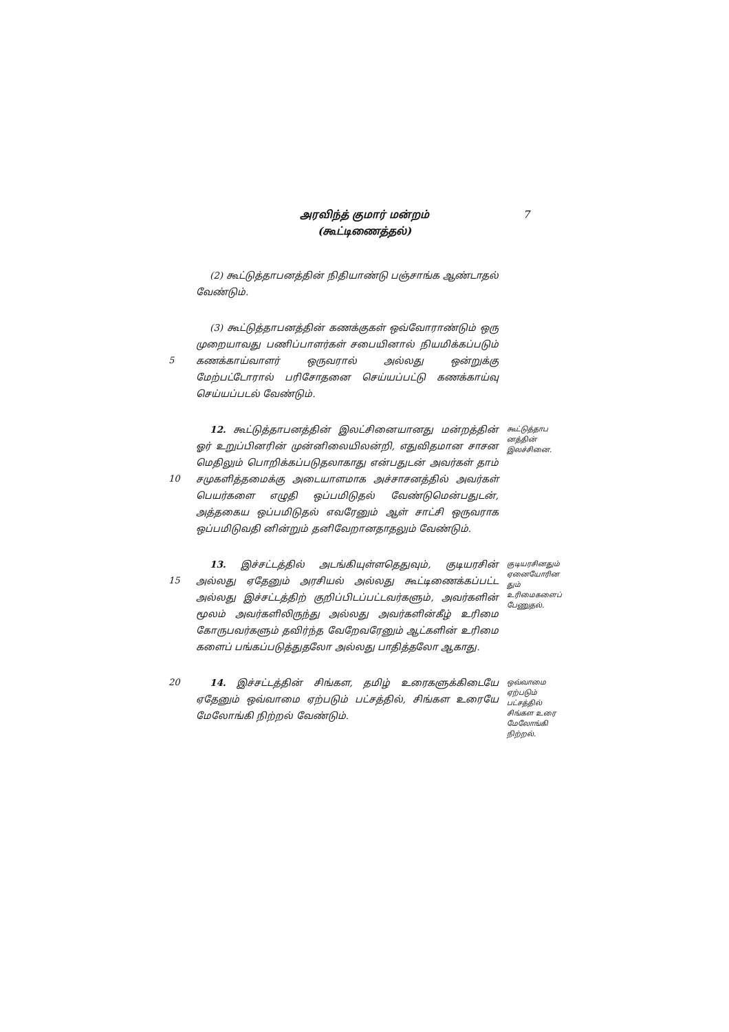அரவிந்த் குமார் மன்றம்
(கூட்டிணைத்தல்)
7
(2) கூட்டுத்தாபனத்தின் நிதியாண்டு பஞ்சாங்க ஆண்டாதல் வேண்டும்.
5
(3) கூட்டுத்தாபனத்தின் கணக்குகள் ஒவ்வோராண்டும் ஒரு முறையாவது பணிப்பாளர்கள் சபையினால் நியமிக்கப்படும் கணக்காய்வாளர் ஒருவரால் அல்லது ஒன்றுக்கு மேற்பட்டோரால் பரிசோதனை செய்யப்பட்டு கணக்காய்வு செய்யப்படல் வேண்டும்.
10
12. கூட்டுத்தாபனத்தின் இலட்சினையானது மன்றத்தின் ஓர் உறுப்பினரின் முன்னிலையிலன்றி, எதுவிதமான சாசன மெதிலும் பொறிக்கப்படுதலாகாது என்பதுடன் அவர்கள் தாம் சமுகளித்தமைக்கு அடையாளமாக அச்சாசனத்தில் அவர்கள் பெயர்களை எழுதி ஒப்பமிடுதல் வேண்டுமென்பதுடன், அத்தகைய ஒப்பமிடுதல் எவரேனும் ஆள் சாட்சி ஒருவராக ஒப்பமிடுவதி னின்றும் தனிவேறானதாதலும் வேண்டும்.
கூட்டுத்தாப னத்தின் இலச்சினை.
15
13. இச்சட்டத்தில் அடங்கியுள்ளதெதுவும், குடியரசின் அல்லது ஏதேனும் அரசியல் அல்லது கூட்டிணைக்கப்பட்ட அல்லது இச்சட்டத்திற் குறிப்பிடப்பட்டவர்களும், அவர்களின் மூலம் அவர்களிலிருந்து அல்லது அவர்களின்கீழ் உரிமை கோருபவர்களும் தவிர்ந்த வேறேவரேனும் ஆட்களின் உரிமை களைப் பங்கப்படுத்துதலோ அல்லது பாதித்தலோ ஆகாது.
குடியரசினதும் ஏனையோரின தும் உரிமைகளைப் பேணுதல்.
20
14. இச்சட்டத்தின் சிங்கள, தமிழ் உரைகளுக்கிடையே ஏதேனும் ஒவ்வாமை ஏற்படும் பட்சத்தில், சிங்கள உரையே மேலோங்கி நிற்றல் வேண்டும்.
ஒவ்வாமை ஏற்படும் பட்சத்தில் சிங்கள உரை மேலோங்கி நிற்றல்.